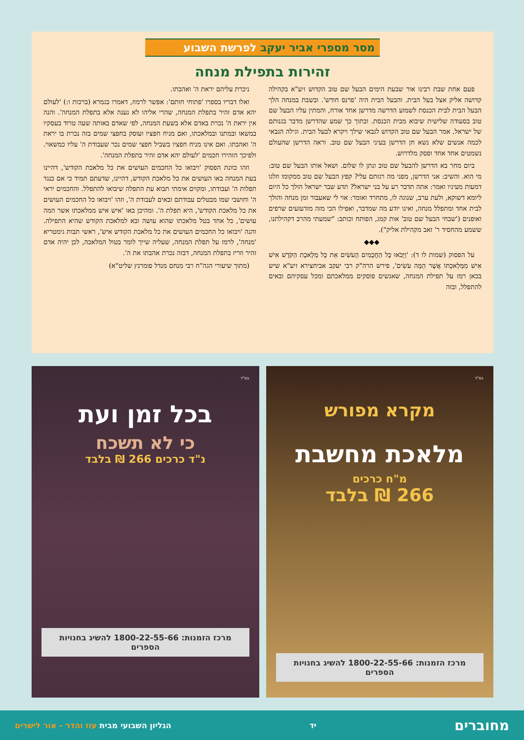מסר מספרי אביר יעקב לפרשת השבוע
זהירות בתפילת מנחה
פעם אחת שבת רבינו אור שבעת הימים הבעל שם טוב הקדוש זיע"א בקהילה קדושה אליק אצל בעל הבית. והבעל הבית היה 'פרנס חודש'. ובשבת במנחה הלך הבעל הבית לבית הכנסת לשמוע הדרשה מדרשן אחד אורח, והמתין עליו הבעל שם טוב בסעודה שלישית שיבוא מבית הכנסת. ובתוך כך שמע שהדרשן מדבר בגנותם של ישראל. אמר הבעל שם טוב הקדוש לגבאי שילך ויקרא לבעל הבית. וגילה הגבאי לכמה אנשים שלא נשא חן הדרשן בעיני הבעל שם טוב. וראה הדרשן שהעולם נשמטים אחד אחד ופסק מלדרוש.
ביום מחר בא הדרשן להבעל שם טוב ונתן לו שלום. ושאל אותו הבעל שם טוב: מי הוא. והשיב: אני הדרשן, מפני מה רגזתם עלי? קפץ הבעל שם טוב ממקומו וזלגו דמעות מעיניו ואמר: אתה תדבר רע על בני ישראל? תדע שבר ישראל הולך כל היום ליומא דשוקא, ולעת ערב, שנוגה לו, מתחרד ואומר: אוי לי שאעבור זמן מנחה והולך לבית אחד ומתפלל מנחה, ואינו יודע מה שמדבר, ואפילו הכי מזה מזדעזעים שרפים ואופנים ('שבחי הבעל שם טוב' אות קמג, הפותח וכותב: "שמעתי מהרב דקהילתנו, ששמע מהחסיד ר' זאב מקהילת אליק").
◆◆◆
על הפסוק (שמות לו ד): 'וַיָּבֹאוּ כָּל הַחֲכָמִים הָעֹשִׂים אֵת כָּל מְלֶאכֶת הַקֹּדֶשׁ אִישׁ אִישׁ מִמְּלַאכְתּוֹ אֲשֶׁר הֵמָּה עֹשִׂים', פירש הרה"ק רבי יעקב אביחצירא זיע"א שיש בכאן רמז על תפילת המנחה, שאנשים פוסקים ממלאכתם ומכל עסקיהם ובאים להתפלל, ובזה
ניכרת עליהם יראת ה' ואהבתו.
ואלו דבריו בספרו 'פתוחי חותם': אפשר לרמוז, דאמרו בגמרא (ברכות ו:) 'לעולם יהא אדם זהיר בתפלת המנחה, שהרי אליהו לא נענה אלא בתפלת המנחה'. והנה אין יראת ה' נכרת באדם אלא בשעת המנחה, לפי שאדם באותה שעה טרוד בעסקיו במשאו ובמתנו ובמלאכתו, ואם מניח חפציו ועוסק בחפצי שמים בזה נכרת בו יראת ה' ואהבתו. ואם אינו מניח חפציו בשביל חפצי שמים נכר שעבודת ה' עליו כמשאוי. ולפיכך הזהירו חכמים 'לעולם יהא אדם זהיר בתפלת המנחה'.
וזהו כוונת הפסוק 'ויבואו כל החכמים העושים את כל מלאכת הקודש', דהיינו בעת המנחה באו העושים את כל מלאכת הקודש, דהיינו, שדעתם תמיד כי אם כנגד תפלות ה' ועבודתו, ומקוים אימתי תבוא עת התפלה שיבואו להתפלל. והחכמים יראי ה' וחושבי שמו מבטלים עבודתם ובאים לעבודת ה', וזהו 'ויבואו כל החכמים העושים את כל מלאכת הקודש', היא תפלת ה'. ומהיכן באו 'איש איש ממלאכתו אשר המה עושים', כל אחד בטל מלאכתו שהוא עושה ובא למלאכת הקודש שהיא התפילה. והנה 'ויבואו כל החכמים העושים את כל מלאכת הקודש איש', ראשי תבות גימטריא 'מנחה', לרמז על תפלת המנחה, שעליה שייך לומר בטול המלאכה, לכן יהיה אדם זהיר וזריז בתפלת המנחה, דבזה נכרת אהבתו את ה'.
(מתוך שיעורי הגה"ח רבי מנחם מנדל פומרנץ שליט"א)
בס"ד
מקרא מפורש
מלאכת מחשבת
מ"ח כרכים
266 ₪ בלבד
מרכז הזמנות: 1800-22-55-66 להשיג בחנויות הספרים
בס"ד
בכל זמן ועת
כי לא תשכח
נ"ד כרכים 266 ₪ בלבד
מרכז הזמנות: 1800-22-55-66 להשיג בחנויות הספרים
מחוברים יד הגליון השבועי מבית עוז והדר - אור לישרים